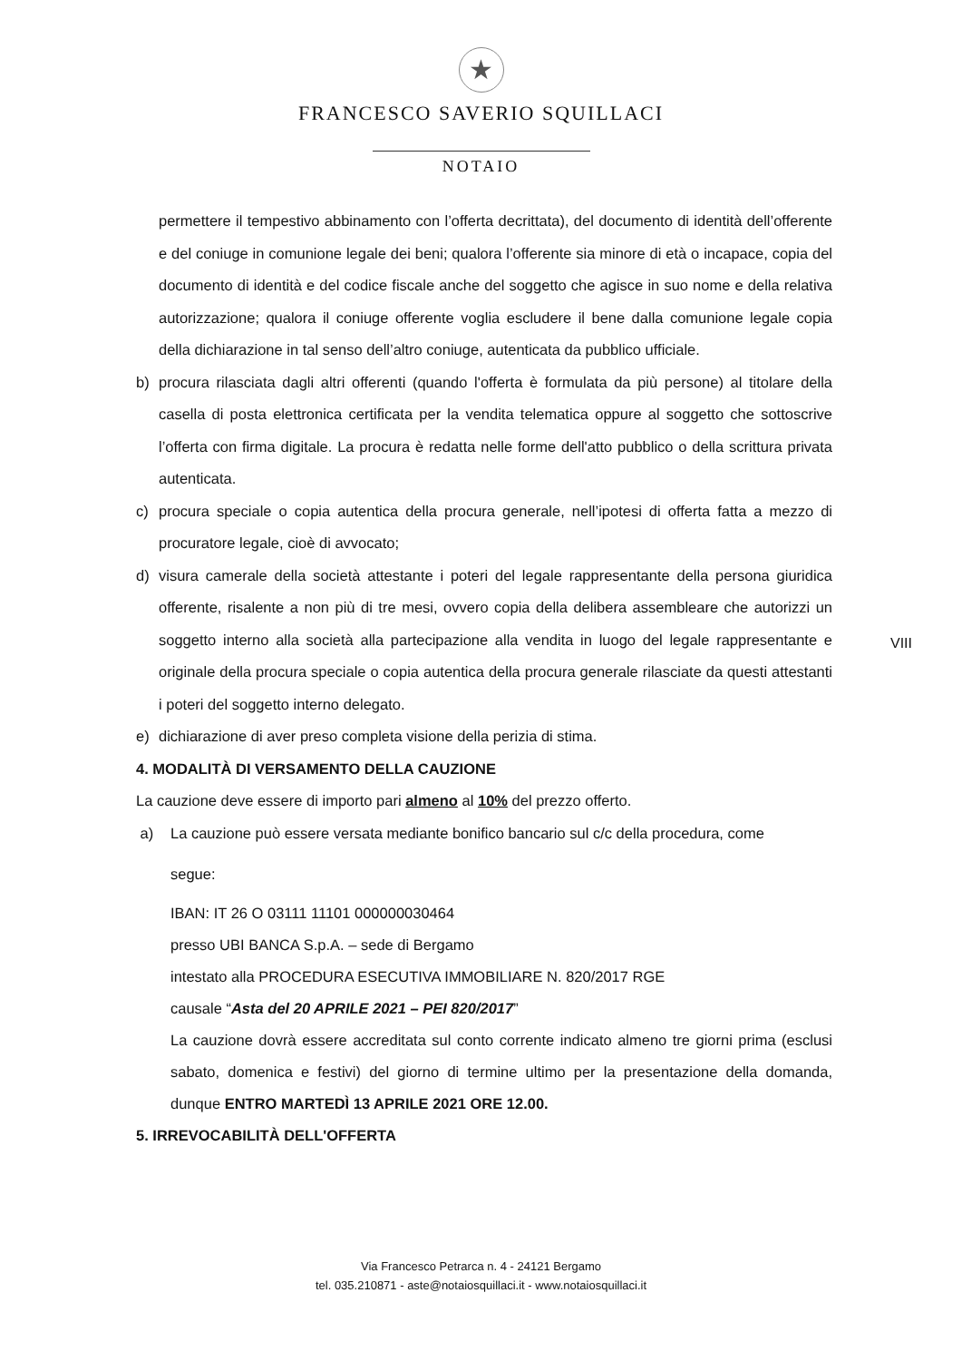★
FRANCESCO SAVERIO SQUILLACI
NOTAIO
permettere il tempestivo abbinamento con l’offerta decrittata), del documento di identità dell’offerente e del coniuge in comunione legale dei beni; qualora l’offerente sia minore di età o incapace, copia del documento di identità e del codice fiscale anche del soggetto che agisce in suo nome e della relativa autorizzazione; qualora il coniuge offerente voglia escludere il bene dalla comunione legale copia della dichiarazione in tal senso dell’altro coniuge, autenticata da pubblico ufficiale.
b) procura rilasciata dagli altri offerenti (quando l'offerta è formulata da più persone) al titolare della casella di posta elettronica certificata per la vendita telematica oppure al soggetto che sottoscrive l’offerta con firma digitale. La procura è redatta nelle forme dell'atto pubblico o della scrittura privata autenticata.
c) procura speciale o copia autentica della procura generale, nell’ipotesi di offerta fatta a mezzo di procuratore legale, cioè di avvocato;
d) visura camerale della società attestante i poteri del legale rappresentante della persona giuridica offerente, risalente a non più di tre mesi, ovvero copia della delibera assembleare che autorizzi un soggetto interno alla società alla partecipazione alla vendita in luogo del legale rappresentante e originale della procura speciale o copia autentica della procura generale rilasciate da questi attestanti i poteri del soggetto interno delegato.
e) dichiarazione di aver preso completa visione della perizia di stima.
4. MODALITÀ DI VERSAMENTO DELLA CAUZIONE
La cauzione deve essere di importo pari almeno al 10% del prezzo offerto.
a) La cauzione può essere versata mediante bonifico bancario sul c/c della procedura, come
segue:
IBAN: IT 26 O 03111 11101 000000030464
presso UBI BANCA S.p.A. – sede di Bergamo
intestato alla PROCEDURA ESECUTIVA IMMOBILIARE N. 820/2017 RGE
causale “Asta del 20 APRILE 2021 – PEI 820/2017”
La cauzione dovrà essere accreditata sul conto corrente indicato almeno tre giorni prima (esclusi sabato, domenica e festivi) del giorno di termine ultimo per la presentazione della domanda, dunque ENTRO MARTEDÌ 13 APRILE 2021 ORE 12.00.
5. IRREVOCABILITÀ DELL'OFFERTA
VIII
Via Francesco Petrarca n. 4 - 24121 Bergamo
tel. 035.210871 - aste@notaiosquillaci.it - www.notaiosquillaci.it